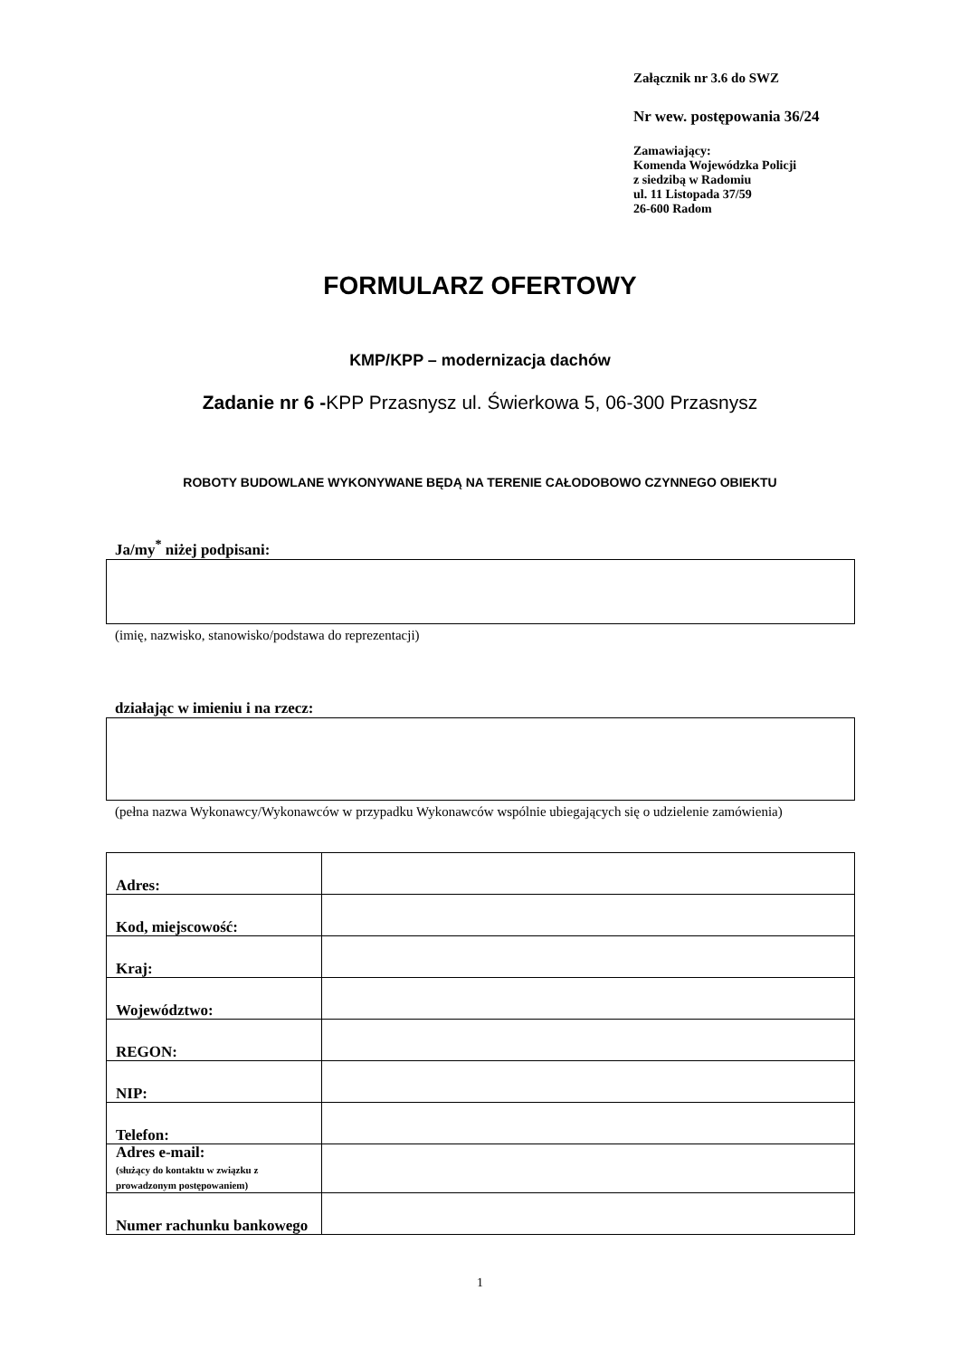Załącznik nr 3.6 do SWZ
Nr wew. postępowania 36/24
Zamawiający:
Komenda Wojewódzka Policji
z siedzibą w Radomiu
ul. 11 Listopada 37/59
26-600 Radom
FORMULARZ OFERTOWY
KMP/KPP – modernizacja dachów
Zadanie nr 6 -KPP Przasnysz ul. Świerkowa 5, 06-300 Przasnysz
ROBOTY BUDOWLANE WYKONYWANE BĘDĄ NA TERENIE CAŁODOBOWO CZYNNEGO OBIEKTU
Ja/my<sup>*</sup> niżej podpisani:
(imię, nazwisko, stanowisko/podstawa do reprezentacji)
działając w imieniu i na rzecz:
(pełna nazwa Wykonawcy/Wykonawców w przypadku Wykonawców wspólnie ubiegających się o udzielenie zamówienia)
| Adres: | |
| Kod, miejscowość: | |
| Kraj: | |
| Województwo: | |
| REGON: | |
| NIP: | |
| Telefon: | |
| Adres e-mail: (służący do kontaktu w związku z prowadzonym postępowaniem) | |
| Numer rachunku bankowego | |
1